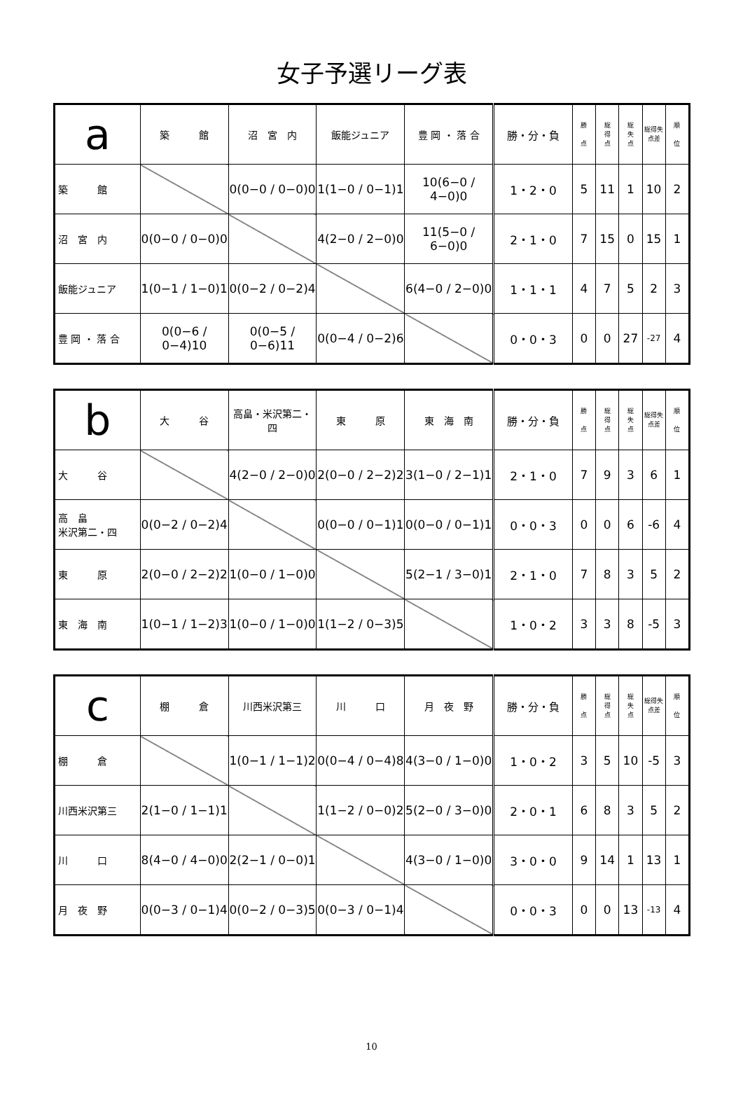女子予選リーグ表
| a | 築 館 | 沼 宮 内 | 飯能ジュニア | 豊 岡 ・ 落 合 | 勝・分・負 | 勝 点 | 総 得 点 | 総 失 点 | 総得失点差 | 順 位 |
| --- | --- | --- | --- | --- | --- | --- | --- | --- | --- | --- |
| 築 館 | | 0(0−0 / 0−0)0 | 1(1−0 / 0−1)1 | 10(6−0 / 4−0)0 | 1・2・0 | 5 | 11 | 1 | 10 | 2 |
| 沼 宮 内 | 0(0−0 / 0−0)0 | | 4(2−0 / 2−0)0 | 11(5−0 / 6−0)0 | 2・1・0 | 7 | 15 | 0 | 15 | 1 |
| 飯能ジュニア | 1(0−1 / 1−0)1 | 0(0−2 / 0−2)4 | | 6(4−0 / 2−0)0 | 1・1・1 | 4 | 7 | 5 | 2 | 3 |
| 豊 岡 ・ 落 合 | 0(0−6 / 0−4)10 | 0(0−5 / 0−6)11 | 0(0−4 / 0−2)6 | | 0・0・3 | 0 | 0 | 27 | -27 | 4 |
| b | 大 谷 | 高畠・米沢第二・四 | 東 原 | 東 海 南 | 勝・分・負 | 勝 点 | 総 得 点 | 総 失 点 | 総得失点差 | 順 位 |
| --- | --- | --- | --- | --- | --- | --- | --- | --- | --- | --- |
| 大 谷 | | 4(2−0 / 2−0)0 | 2(0−0 / 2−2)2 | 3(1−0 / 2−1)1 | 2・1・0 | 7 | 9 | 3 | 6 | 1 |
| 高 畠 米沢第二・四 | 0(0−2 / 0−2)4 | | 0(0−0 / 0−1)1 | 0(0−0 / 0−1)1 | 0・0・3 | 0 | 0 | 6 | -6 | 4 |
| 東 原 | 2(0−0 / 2−2)2 | 1(0−0 / 1−0)0 | | 5(2−1 / 3−0)1 | 2・1・0 | 7 | 8 | 3 | 5 | 2 |
| 東 海 南 | 1(0−1 / 1−2)3 | 1(0−0 / 1−0)0 | 1(1−2 / 0−3)5 | | 1・0・2 | 3 | 3 | 8 | -5 | 3 |
| c | 棚 倉 | 川西米沢第三 | 川 口 | 月 夜 野 | 勝・分・負 | 勝 点 | 総 得 点 | 総 失 点 | 総得失点差 | 順 位 |
| --- | --- | --- | --- | --- | --- | --- | --- | --- | --- | --- |
| 棚 倉 | | 1(0−1 / 1−1)2 | 0(0−4 / 0−4)8 | 4(3−0 / 1−0)0 | 1・0・2 | 3 | 5 | 10 | -5 | 3 |
| 川西米沢第三 | 2(1−0 / 1−1)1 | | 1(1−2 / 0−0)2 | 5(2−0 / 3−0)0 | 2・0・1 | 6 | 8 | 3 | 5 | 2 |
| 川 口 | 8(4−0 / 4−0)0 | 2(2−1 / 0−0)1 | | 4(3−0 / 1−0)0 | 3・0・0 | 9 | 14 | 1 | 13 | 1 |
| 月 夜 野 | 0(0−3 / 0−1)4 | 0(0−2 / 0−3)5 | 0(0−3 / 0−1)4 | | 0・0・3 | 0 | 0 | 13 | -13 | 4 |
10